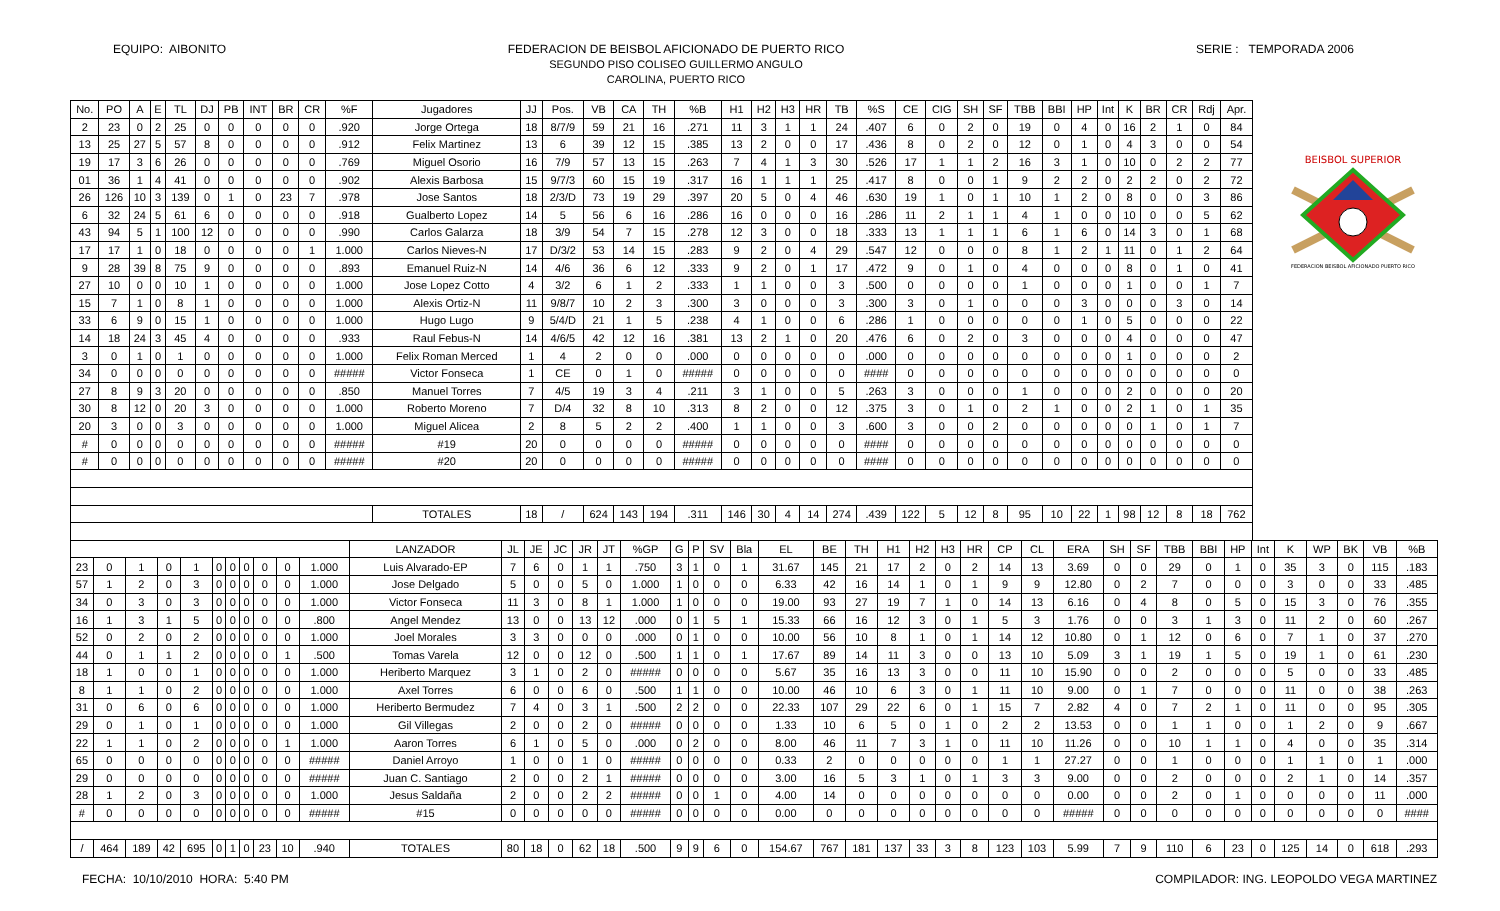EQUIPO: AIBONITO
FEDERACION DE BEISBOL AFICIONADO DE PUERTO RICO
SEGUNDO PISO COLISEO GUILLERMO ANGULO
CAROLINA, PUERTO RICO
SERIE : TEMPORADA 2006
| No. | PO | A | E | TL | DJ | PB | INT | BR | CR | %F | Jugadores | JJ | Pos. | VB | CA | TH | %B | H1 | H2 | H3 | HR | TB | %S | CE | CIG | SH | SF | TBB | BBI | HP | Int | K | BR | CR | Rdj | Apr. |
| 2 | 23 | 0 | 2 | 25 | 0 | 0 | 0 | 0 | 0 | .920 | Jorge Ortega | 18 | 8/7/9 | 59 | 21 | 16 | .271 | 11 | 3 | 1 | 1 | 24 | .407 | 6 | 0 | 2 | 0 | 19 | 0 | 4 | 0 | 16 | 2 | 1 | 0 | 84 |
| 13 | 25 | 27 | 5 | 57 | 8 | 0 | 0 | 0 | 0 | .912 | Felix Martinez | 13 | 6 | 39 | 12 | 15 | .385 | 13 | 2 | 0 | 0 | 17 | .436 | 8 | 0 | 2 | 0 | 12 | 0 | 1 | 0 | 4 | 3 | 0 | 0 | 54 |
| 19 | 17 | 3 | 6 | 26 | 0 | 0 | 0 | 0 | 0 | .769 | Miguel Osorio | 16 | 7/9 | 57 | 13 | 15 | .263 | 7 | 4 | 1 | 3 | 30 | .526 | 17 | 1 | 1 | 2 | 16 | 3 | 1 | 0 | 10 | 0 | 2 | 2 | 77 |
| 01 | 36 | 1 | 4 | 41 | 0 | 0 | 0 | 0 | 0 | .902 | Alexis Barbosa | 15 | 9/7/3 | 60 | 15 | 19 | .317 | 16 | 1 | 1 | 1 | 25 | .417 | 8 | 0 | 0 | 1 | 9 | 2 | 2 | 0 | 2 | 2 | 0 | 2 | 72 |
| 26 | 126 | 10 | 3 | 139 | 0 | 1 | 0 | 23 | 7 | .978 | Jose Santos | 18 | 2/3/D | 73 | 19 | 29 | .397 | 20 | 5 | 0 | 4 | 46 | .630 | 19 | 1 | 0 | 1 | 10 | 1 | 2 | 0 | 8 | 0 | 0 | 3 | 86 |
| 6 | 32 | 24 | 5 | 61 | 6 | 0 | 0 | 0 | 0 | .918 | Gualberto Lopez | 14 | 5 | 56 | 6 | 16 | .286 | 16 | 0 | 0 | 0 | 16 | .286 | 11 | 2 | 1 | 1 | 4 | 1 | 0 | 0 | 10 | 0 | 0 | 5 | 62 |
| 43 | 94 | 5 | 1 | 100 | 12 | 0 | 0 | 0 | 0 | .990 | Carlos Galarza | 18 | 3/9 | 54 | 7 | 15 | .278 | 12 | 3 | 0 | 0 | 18 | .333 | 13 | 1 | 1 | 1 | 6 | 1 | 6 | 0 | 14 | 3 | 0 | 1 | 68 |
| 17 | 17 | 1 | 0 | 18 | 0 | 0 | 0 | 0 | 1 | 1.000 | Carlos Nieves-N | 17 | D/3/2 | 53 | 14 | 15 | .283 | 9 | 2 | 0 | 4 | 29 | .547 | 12 | 0 | 0 | 0 | 8 | 1 | 2 | 1 | 11 | 0 | 1 | 2 | 64 |
| 9 | 28 | 39 | 8 | 75 | 9 | 0 | 0 | 0 | 0 | .893 | Emanuel Ruiz-N | 14 | 4/6 | 36 | 6 | 12 | .333 | 9 | 2 | 0 | 1 | 17 | .472 | 9 | 0 | 1 | 0 | 4 | 0 | 0 | 0 | 8 | 0 | 1 | 0 | 41 |
| 27 | 10 | 0 | 0 | 10 | 1 | 0 | 0 | 0 | 0 | 1.000 | Jose Lopez Cotto | 4 | 3/2 | 6 | 1 | 2 | .333 | 1 | 1 | 0 | 0 | 3 | .500 | 0 | 0 | 0 | 0 | 1 | 0 | 0 | 0 | 1 | 0 | 0 | 1 | 7 |
| 15 | 7 | 1 | 0 | 8 | 1 | 0 | 0 | 0 | 0 | 1.000 | Alexis Ortiz-N | 11 | 9/8/7 | 10 | 2 | 3 | .300 | 3 | 0 | 0 | 0 | 3 | .300 | 3 | 0 | 1 | 0 | 0 | 0 | 3 | 0 | 0 | 0 | 3 | 0 | 14 |
| 33 | 6 | 9 | 0 | 15 | 1 | 0 | 0 | 0 | 0 | 1.000 | Hugo Lugo | 9 | 5/4/D | 21 | 1 | 5 | .238 | 4 | 1 | 0 | 0 | 6 | .286 | 1 | 0 | 0 | 0 | 0 | 0 | 1 | 0 | 5 | 0 | 0 | 0 | 22 |
| 14 | 18 | 24 | 3 | 45 | 4 | 0 | 0 | 0 | 0 | .933 | Raul Febus-N | 14 | 4/6/5 | 42 | 12 | 16 | .381 | 13 | 2 | 1 | 0 | 20 | .476 | 6 | 0 | 2 | 0 | 3 | 0 | 0 | 0 | 4 | 0 | 0 | 0 | 47 |
| 3 | 0 | 1 | 0 | 1 | 0 | 0 | 0 | 0 | 0 | 1.000 | Felix Roman Merced | 1 | 4 | 2 | 0 | 0 | .000 | 0 | 0 | 0 | 0 | 0 | .000 | 0 | 0 | 0 | 0 | 0 | 0 | 0 | 0 | 1 | 0 | 0 | 0 | 2 |
| 34 | 0 | 0 | 0 | 0 | 0 | 0 | 0 | 0 | 0 | ##### | Victor Fonseca | 1 | CE | 0 | 1 | 0 | ##### | 0 | 0 | 0 | 0 | 0 | #### | 0 | 0 | 0 | 0 | 0 | 0 | 0 | 0 | 0 | 0 | 0 | 0 | 0 |
| 27 | 8 | 9 | 3 | 20 | 0 | 0 | 0 | 0 | 0 | .850 | Manuel Torres | 7 | 4/5 | 19 | 3 | 4 | .211 | 3 | 1 | 0 | 0 | 5 | .263 | 3 | 0 | 0 | 0 | 1 | 0 | 0 | 0 | 2 | 0 | 0 | 0 | 20 |
| 30 | 8 | 12 | 0 | 20 | 3 | 0 | 0 | 0 | 0 | 1.000 | Roberto Moreno | 7 | D/4 | 32 | 8 | 10 | .313 | 8 | 2 | 0 | 0 | 12 | .375 | 3 | 0 | 1 | 0 | 2 | 1 | 0 | 0 | 2 | 1 | 0 | 1 | 35 |
| 20 | 3 | 0 | 0 | 3 | 0 | 0 | 0 | 0 | 0 | 1.000 | Miguel Alicea | 2 | 8 | 5 | 2 | 2 | .400 | 1 | 1 | 0 | 0 | 3 | .600 | 3 | 0 | 0 | 2 | 0 | 0 | 0 | 0 | 0 | 1 | 0 | 1 | 7 |
| # | 0 | 0 | 0 | 0 | 0 | 0 | 0 | 0 | 0 | ##### | #19 | 20 | 0 | 0 | 0 | 0 | ##### | 0 | 0 | 0 | 0 | 0 | #### | 0 | 0 | 0 | 0 | 0 | 0 | 0 | 0 | 0 | 0 | 0 | 0 | 0 |
| # | 0 | 0 | 0 | 0 | 0 | 0 | 0 | 0 | 0 | ##### | #20 | 20 | 0 | 0 | 0 | 0 | ##### | 0 | 0 | 0 | 0 | 0 | #### | 0 | 0 | 0 | 0 | 0 | 0 | 0 | 0 | 0 | 0 | 0 | 0 | 0 |
| | | | | | | | | | | | TOTALES | 18 | / | 624 | 143 | 194 | .311 | 146 | 30 | 4 | 14 | 274 | .439 | 122 | 5 | 12 | 8 | 95 | 10 | 22 | 1 | 98 | 12 | 8 | 18 | 762 |
BEISBOL SUPERIOR
FEDERACION BEISBOL AFICIONADO PUERTO RICO
| | | | | | | | | | | | LANZADOR | JL | JE | JC | JR | JT | %GP | G | P | SV | Bla | EL | BE | TH | H1 | H2 | H3 | HR | CP | CL | ERA | SH | SF | TBB | BBI | HP | Int | K | WP | BK | VB | %B |
| 23 | 0 | 1 | 0 | 1 | 0 | 0 | 0 | 0 | 0 | 1.000 | Luis Alvarado-EP | 7 | 6 | 0 | 1 | 1 | .750 | 3 | 1 | 0 | 1 | 31.67 | 145 | 21 | 17 | 2 | 0 | 2 | 14 | 13 | 3.69 | 0 | 0 | 29 | 0 | 1 | 0 | 35 | 3 | 0 | 115 | .183 |
| 57 | 1 | 2 | 0 | 3 | 0 | 0 | 0 | 0 | 0 | 1.000 | Jose Delgado | 5 | 0 | 0 | 5 | 0 | 1.000 | 1 | 0 | 0 | 0 | 6.33 | 42 | 16 | 14 | 1 | 0 | 1 | 9 | 9 | 12.80 | 0 | 2 | 7 | 0 | 0 | 0 | 3 | 0 | 0 | 33 | .485 |
| 34 | 0 | 3 | 0 | 3 | 0 | 0 | 0 | 0 | 0 | 1.000 | Victor Fonseca | 11 | 3 | 0 | 8 | 1 | 1.000 | 1 | 0 | 0 | 0 | 19.00 | 93 | 27 | 19 | 7 | 1 | 0 | 14 | 13 | 6.16 | 0 | 4 | 8 | 0 | 5 | 0 | 15 | 3 | 0 | 76 | .355 |
| 16 | 1 | 3 | 1 | 5 | 0 | 0 | 0 | 0 | 0 | .800 | Angel Mendez | 13 | 0 | 0 | 13 | 12 | .000 | 0 | 1 | 5 | 1 | 15.33 | 66 | 16 | 12 | 3 | 0 | 1 | 5 | 3 | 1.76 | 0 | 0 | 3 | 1 | 3 | 0 | 11 | 2 | 0 | 60 | .267 |
| 52 | 0 | 2 | 0 | 2 | 0 | 0 | 0 | 0 | 0 | 1.000 | Joel Morales | 3 | 3 | 0 | 0 | 0 | .000 | 0 | 1 | 0 | 0 | 10.00 | 56 | 10 | 8 | 1 | 0 | 1 | 14 | 12 | 10.80 | 0 | 1 | 12 | 0 | 6 | 0 | 7 | 1 | 0 | 37 | .270 |
| 44 | 0 | 1 | 1 | 2 | 0 | 0 | 0 | 0 | 1 | .500 | Tomas Varela | 12 | 0 | 0 | 12 | 0 | .500 | 1 | 1 | 0 | 1 | 17.67 | 89 | 14 | 11 | 3 | 0 | 0 | 13 | 10 | 5.09 | 3 | 1 | 19 | 1 | 5 | 0 | 19 | 1 | 0 | 61 | .230 |
| 18 | 1 | 0 | 0 | 1 | 0 | 0 | 0 | 0 | 0 | 1.000 | Heriberto Marquez | 3 | 1 | 0 | 2 | 0 | ##### | 0 | 0 | 0 | 0 | 5.67 | 35 | 16 | 13 | 3 | 0 | 0 | 11 | 10 | 15.90 | 0 | 0 | 2 | 0 | 0 | 0 | 5 | 0 | 0 | 33 | .485 |
| 8 | 1 | 1 | 0 | 2 | 0 | 0 | 0 | 0 | 0 | 1.000 | Axel Torres | 6 | 0 | 0 | 6 | 0 | .500 | 1 | 1 | 0 | 0 | 10.00 | 46 | 10 | 6 | 3 | 0 | 1 | 11 | 10 | 9.00 | 0 | 1 | 7 | 0 | 0 | 0 | 11 | 0 | 0 | 38 | .263 |
| 31 | 0 | 6 | 0 | 6 | 0 | 0 | 0 | 0 | 0 | 1.000 | Heriberto Bermudez | 7 | 4 | 0 | 3 | 1 | .500 | 2 | 2 | 0 | 0 | 22.33 | 107 | 29 | 22 | 6 | 0 | 1 | 15 | 7 | 2.82 | 4 | 0 | 7 | 2 | 1 | 0 | 11 | 0 | 0 | 95 | .305 |
| 29 | 0 | 1 | 0 | 1 | 0 | 0 | 0 | 0 | 0 | 1.000 | Gil Villegas | 2 | 0 | 0 | 2 | 0 | ##### | 0 | 0 | 0 | 0 | 1.33 | 10 | 6 | 5 | 0 | 1 | 0 | 2 | 2 | 13.53 | 0 | 0 | 1 | 1 | 0 | 0 | 1 | 2 | 0 | 9 | .667 |
| 22 | 1 | 1 | 0 | 2 | 0 | 0 | 0 | 0 | 1 | 1.000 | Aaron Torres | 6 | 1 | 0 | 5 | 0 | .000 | 0 | 2 | 0 | 0 | 8.00 | 46 | 11 | 7 | 3 | 1 | 0 | 11 | 10 | 11.26 | 0 | 0 | 10 | 1 | 1 | 0 | 4 | 0 | 0 | 35 | .314 |
| 65 | 0 | 0 | 0 | 0 | 0 | 0 | 0 | 0 | 0 | ##### | Daniel Arroyo | 1 | 0 | 0 | 1 | 0 | ##### | 0 | 0 | 0 | 0 | 0.33 | 2 | 0 | 0 | 0 | 0 | 0 | 1 | 1 | 27.27 | 0 | 0 | 1 | 0 | 0 | 0 | 1 | 1 | 0 | 1 | .000 |
| 29 | 0 | 0 | 0 | 0 | 0 | 0 | 0 | 0 | 0 | ##### | Juan C. Santiago | 2 | 0 | 0 | 2 | 1 | ##### | 0 | 0 | 0 | 0 | 3.00 | 16 | 5 | 3 | 1 | 0 | 1 | 3 | 3 | 9.00 | 0 | 0 | 2 | 0 | 0 | 0 | 2 | 1 | 0 | 14 | .357 |
| 28 | 1 | 2 | 0 | 3 | 0 | 0 | 0 | 0 | 0 | 1.000 | Jesus Saldaña | 2 | 0 | 0 | 2 | 2 | ##### | 0 | 0 | 1 | 0 | 4.00 | 14 | 0 | 0 | 0 | 0 | 0 | 0 | 0 | 0.00 | 0 | 0 | 2 | 0 | 1 | 0 | 0 | 0 | 0 | 11 | .000 |
| # | 0 | 0 | 0 | 0 | 0 | 0 | 0 | 0 | 0 | ##### | #15 | 0 | 0 | 0 | 0 | 0 | ##### | 0 | 0 | 0 | 0 | 0.00 | 0 | 0 | 0 | 0 | 0 | 0 | 0 | 0 | ##### | 0 | 0 | 0 | 0 | 0 | 0 | 0 | 0 | 0 | 0 | #### |
| / | 464 | 189 | 42 | 695 | 0 | 1 | 0 | 23 | 10 | .940 | TOTALES | 80 | 18 | 0 | 62 | 18 | .500 | 9 | 9 | 6 | 0 | 154.67 | 767 | 181 | 137 | 33 | 3 | 8 | 123 | 103 | 5.99 | 7 | 9 | 110 | 6 | 23 | 0 | 125 | 14 | 0 | 618 | .293 |
FECHA: 10/10/2010 HORA: 5:40 PM COMPILADOR: ING. LEOPOLDO VEGA MARTINEZ